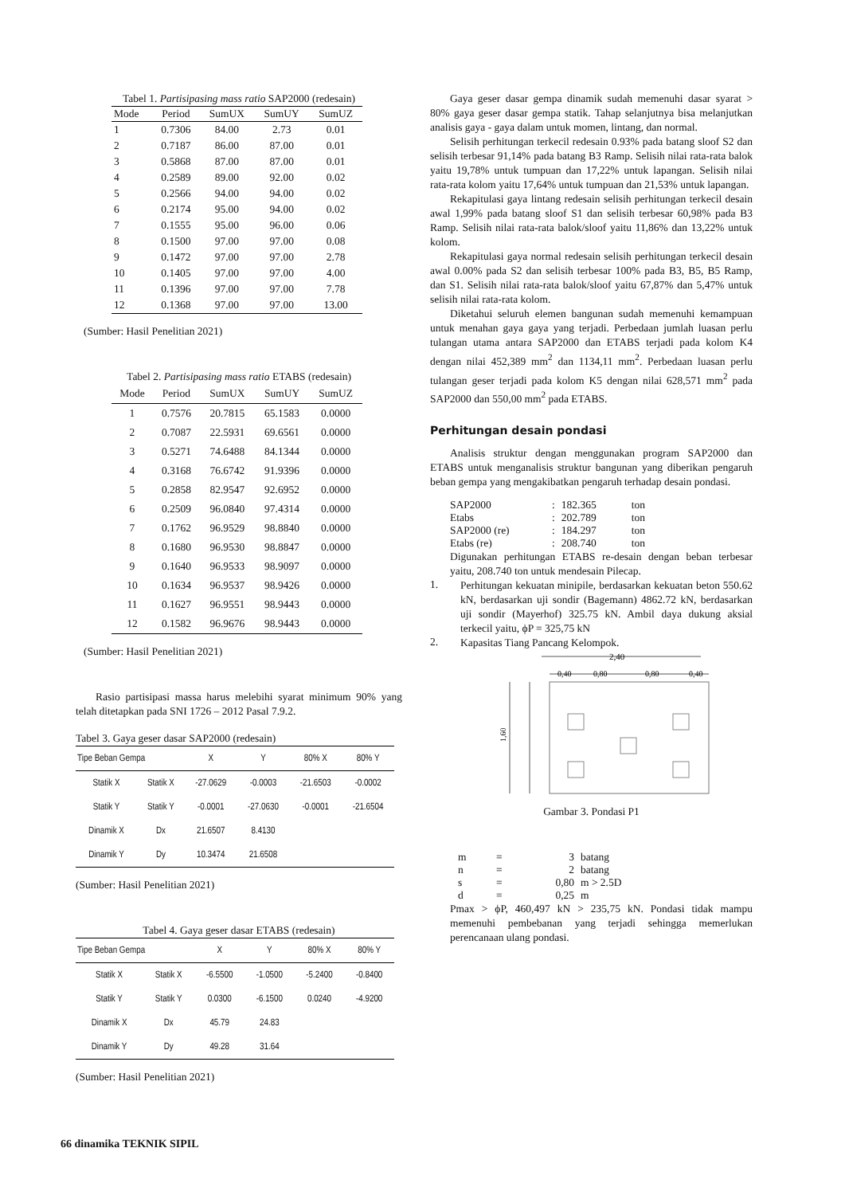Tabel 1. Partisipasing mass ratio SAP2000 (redesain)
| Mode | Period | SumUX | SumUY | SumUZ |
| --- | --- | --- | --- | --- |
| 1 | 0.7306 | 84.00 | 2.73 | 0.01 |
| 2 | 0.7187 | 86.00 | 87.00 | 0.01 |
| 3 | 0.5868 | 87.00 | 87.00 | 0.01 |
| 4 | 0.2589 | 89.00 | 92.00 | 0.02 |
| 5 | 0.2566 | 94.00 | 94.00 | 0.02 |
| 6 | 0.2174 | 95.00 | 94.00 | 0.02 |
| 7 | 0.1555 | 95.00 | 96.00 | 0.06 |
| 8 | 0.1500 | 97.00 | 97.00 | 0.08 |
| 9 | 0.1472 | 97.00 | 97.00 | 2.78 |
| 10 | 0.1405 | 97.00 | 97.00 | 4.00 |
| 11 | 0.1396 | 97.00 | 97.00 | 7.78 |
| 12 | 0.1368 | 97.00 | 97.00 | 13.00 |
(Sumber: Hasil Penelitian 2021)
Tabel 2. Partisipasing mass ratio ETABS (redesain)
| Mode | Period | SumUX | SumUY | SumUZ |
| --- | --- | --- | --- | --- |
| 1 | 0.7576 | 20.7815 | 65.1583 | 0.0000 |
| 2 | 0.7087 | 22.5931 | 69.6561 | 0.0000 |
| 3 | 0.5271 | 74.6488 | 84.1344 | 0.0000 |
| 4 | 0.3168 | 76.6742 | 91.9396 | 0.0000 |
| 5 | 0.2858 | 82.9547 | 92.6952 | 0.0000 |
| 6 | 0.2509 | 96.0840 | 97.4314 | 0.0000 |
| 7 | 0.1762 | 96.9529 | 98.8840 | 0.0000 |
| 8 | 0.1680 | 96.9530 | 98.8847 | 0.0000 |
| 9 | 0.1640 | 96.9533 | 98.9097 | 0.0000 |
| 10 | 0.1634 | 96.9537 | 98.9426 | 0.0000 |
| 11 | 0.1627 | 96.9551 | 98.9443 | 0.0000 |
| 12 | 0.1582 | 96.9676 | 98.9443 | 0.0000 |
(Sumber: Hasil Penelitian 2021)
Rasio partisipasi massa harus melebihi syarat minimum 90% yang telah ditetapkan pada SNI 1726 – 2012 Pasal 7.9.2.
Tabel 3. Gaya geser dasar SAP2000 (redesain)
| Tipe Beban Gempa | | X | Y | 80% X | 80% Y |
| --- | --- | --- | --- | --- | --- |
| Statik X | Statik X | -27.0629 | -0.0003 | -21.6503 | -0.0002 |
| Statik Y | Statik Y | -0.0001 | -27.0630 | -0.0001 | -21.6504 |
| Dinamik X | Dx | 21.6507 | 8.4130 | | |
| Dinamik Y | Dy | 10.3474 | 21.6508 | | |
(Sumber: Hasil Penelitian 2021)
Tabel 4. Gaya geser dasar ETABS (redesain)
| Tipe Beban Gempa | | X | Y | 80% X | 80% Y |
| --- | --- | --- | --- | --- | --- |
| Statik X | Statik X | -6.5500 | -1.0500 | -5.2400 | -0.8400 |
| Statik Y | Statik Y | 0.0300 | -6.1500 | 0.0240 | -4.9200 |
| Dinamik X | Dx | 45.79 | 24.83 | | |
| Dinamik Y | Dy | 49.28 | 31.64 | | |
(Sumber: Hasil Penelitian 2021)
Gaya geser dasar gempa dinamik sudah memenuhi dasar syarat > 80% gaya geser dasar gempa statik. Tahap selanjutnya bisa melanjutkan analisis gaya - gaya dalam untuk momen, lintang, dan normal.
Selisih perhitungan terkecil redesain 0.93% pada batang sloof S2 dan selisih terbesar 91,14% pada batang B3 Ramp. Selisih nilai rata-rata balok yaitu 19,78% untuk tumpuan dan 17,22% untuk lapangan. Selisih nilai rata-rata kolom yaitu 17,64% untuk tumpuan dan 21,53% untuk lapangan.
Rekapitulasi gaya lintang redesain selisih perhitungan terkecil desain awal 1,99% pada batang sloof S1 dan selisih terbesar 60,98% pada B3 Ramp. Selisih nilai rata-rata balok/sloof yaitu 11,86% dan 13,22% untuk kolom.
Rekapitulasi gaya normal redesain selisih perhitungan terkecil desain awal 0.00% pada S2 dan selisih terbesar 100% pada B3, B5, B5 Ramp, dan S1. Selisih nilai rata-rata balok/sloof yaitu 67,87% dan 5,47% untuk selisih nilai rata-rata kolom.
Diketahui seluruh elemen bangunan sudah memenuhi kemampuan untuk menahan gaya gaya yang terjadi. Perbedaan jumlah luasan perlu tulangan utama antara SAP2000 dan ETABS terjadi pada kolom K4 dengan nilai 452,389 mm<sup>2</sup> dan 1134,11 mm<sup>2</sup>. Perbedaan luasan perlu tulangan geser terjadi pada kolom K5 dengan nilai 628,571 mm<sup>2</sup> pada SAP2000 dan 550,00 mm<sup>2</sup> pada ETABS.
Perhitungan desain pondasi
Analisis struktur dengan menggunakan program SAP2000 dan ETABS untuk menganalisis struktur bangunan yang diberikan pengaruh beban gempa yang mengakibatkan pengaruh terhadap desain pondasi.
| SAP2000 | : | 182.365 | ton |
| Etabs | : | 202.789 | ton |
| SAP2000 (re) | : | 184.297 | ton |
| Etabs (re) | : | 208.740 | ton |
Digunakan perhitungan ETABS re-desain dengan beban terbesar yaitu, 208.740 ton untuk mendesain Pilecap.
1.
Perhitungan kekuatan minipile, berdasarkan kekuatan beton 550.62 kN, berdasarkan uji sondir (Bagemann) 4862.72 kN, berdasarkan uji sondir (Mayerhof) 325.75 kN. Ambil daya dukung aksial terkecil yaitu, ϕP = 325,75 kN
2.
Kapasitas Tiang Pancang Kelompok.
2,40
0,40
0,80
0,80
0,40
1,60
Gambar 3. Pondasi P1
| m | = | 3 | batang |
| n | = | 2 | batang |
| s | = | 0,80 | m > 2.5D |
| d | = | 0,25 | m |
Pmax > ϕP, 460,497 kN > 235,75 kN. Pondasi tidak mampu memenuhi pembebanan yang terjadi sehingga memerlukan perencanaan ulang pondasi.
66 dinamika TEKNIK SIPIL